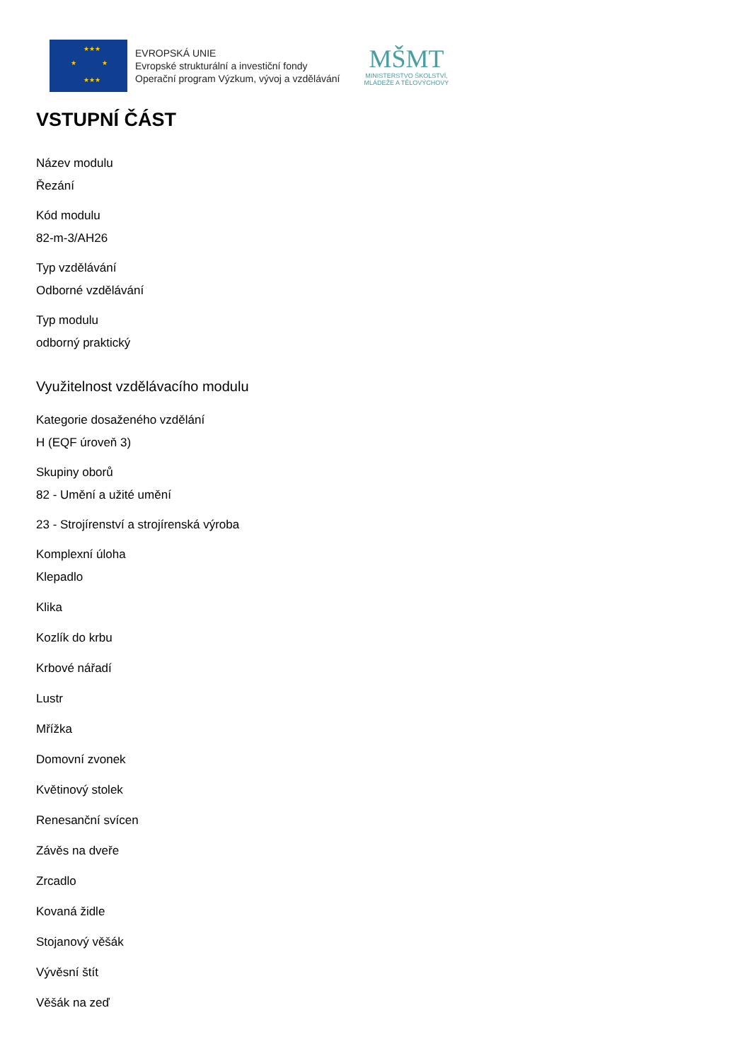★★★
★ ★
★★★
EVROPSKÁ UNIE
Evropské strukturální a investiční fondy
Operační program Výzkum, vývoj a vzdělávání
MŠMT
MINISTERSTVO ŠKOLSTVÍ,
MLÁDEŽE A TĚLOVÝCHOVY
VSTUPNÍ ČÁST
Název modulu
Řezání
Kód modulu
82-m-3/AH26
Typ vzdělávání
Odborné vzdělávání
Typ modulu
odborný praktický
Využitelnost vzdělávacího modulu
Kategorie dosaženého vzdělání
H (EQF úroveň 3)
Skupiny oborů
82 - Umění a užité umění
23 - Strojírenství a strojírenská výroba
Komplexní úloha
Klepadlo
Klika
Kozlík do krbu
Krbové nářadí
Lustr
Mřížka
Domovní zvonek
Květinový stolek
Renesanční svícen
Závěs na dveře
Zrcadlo
Kovaná židle
Stojanový věšák
Vývěsní štít
Věšák na zeď